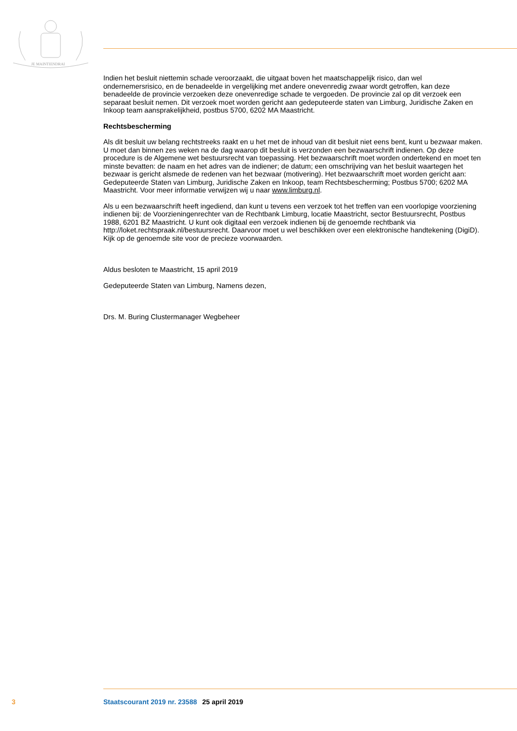JE MAINTIENDRAI
Indien het besluit niettemin schade veroorzaakt, die uitgaat boven het maatschappelijk risico, dan wel ondernemersrisico, en de benadeelde in vergelijking met andere onevenredig zwaar wordt getroffen, kan deze benadeelde de provincie verzoeken deze onevenredige schade te vergoeden. De provincie zal op dit verzoek een separaat besluit nemen. Dit verzoek moet worden gericht aan gedeputeerde staten van Limburg, Juridische Zaken en Inkoop team aansprakelijkheid, postbus 5700, 6202 MA Maastricht.
Rechtsbescherming
Als dit besluit uw belang rechtstreeks raakt en u het met de inhoud van dit besluit niet eens bent, kunt u bezwaar maken. U moet dan binnen zes weken na de dag waarop dit besluit is verzonden een bezwaarschrift indienen. Op deze procedure is de Algemene wet bestuursrecht van toepassing. Het bezwaarschrift moet worden ondertekend en moet ten minste bevatten: de naam en het adres van de indiener; de datum; een omschrijving van het besluit waartegen het bezwaar is gericht alsmede de redenen van het bezwaar (motivering). Het bezwaarschrift moet worden gericht aan: Gedeputeerde Staten van Limburg, Juridische Zaken en Inkoop, team Rechtsbescherming; Postbus 5700; 6202 MA Maastricht. Voor meer informatie verwijzen wij u naar www.limburg.nl.
Als u een bezwaarschrift heeft ingediend, dan kunt u tevens een verzoek tot het treffen van een voorlopige voorziening indienen bij: de Voorzieningenrechter van de Rechtbank Limburg, locatie Maastricht, sector Bestuursrecht, Postbus 1988, 6201 BZ Maastricht. U kunt ook digitaal een verzoek indienen bij de genoemde rechtbank via http://loket.rechtspraak.nl/bestuursrecht. Daarvoor moet u wel beschikken over een elektronische handtekening (DigiD). Kijk op de genoemde site voor de precieze voorwaarden.
Aldus besloten te Maastricht, 15 april 2019
Gedeputeerde Staten van Limburg, Namens dezen,
Drs. M. Buring Clustermanager Wegbeheer
3 Staatscourant 2019 nr. 23588 25 april 2019